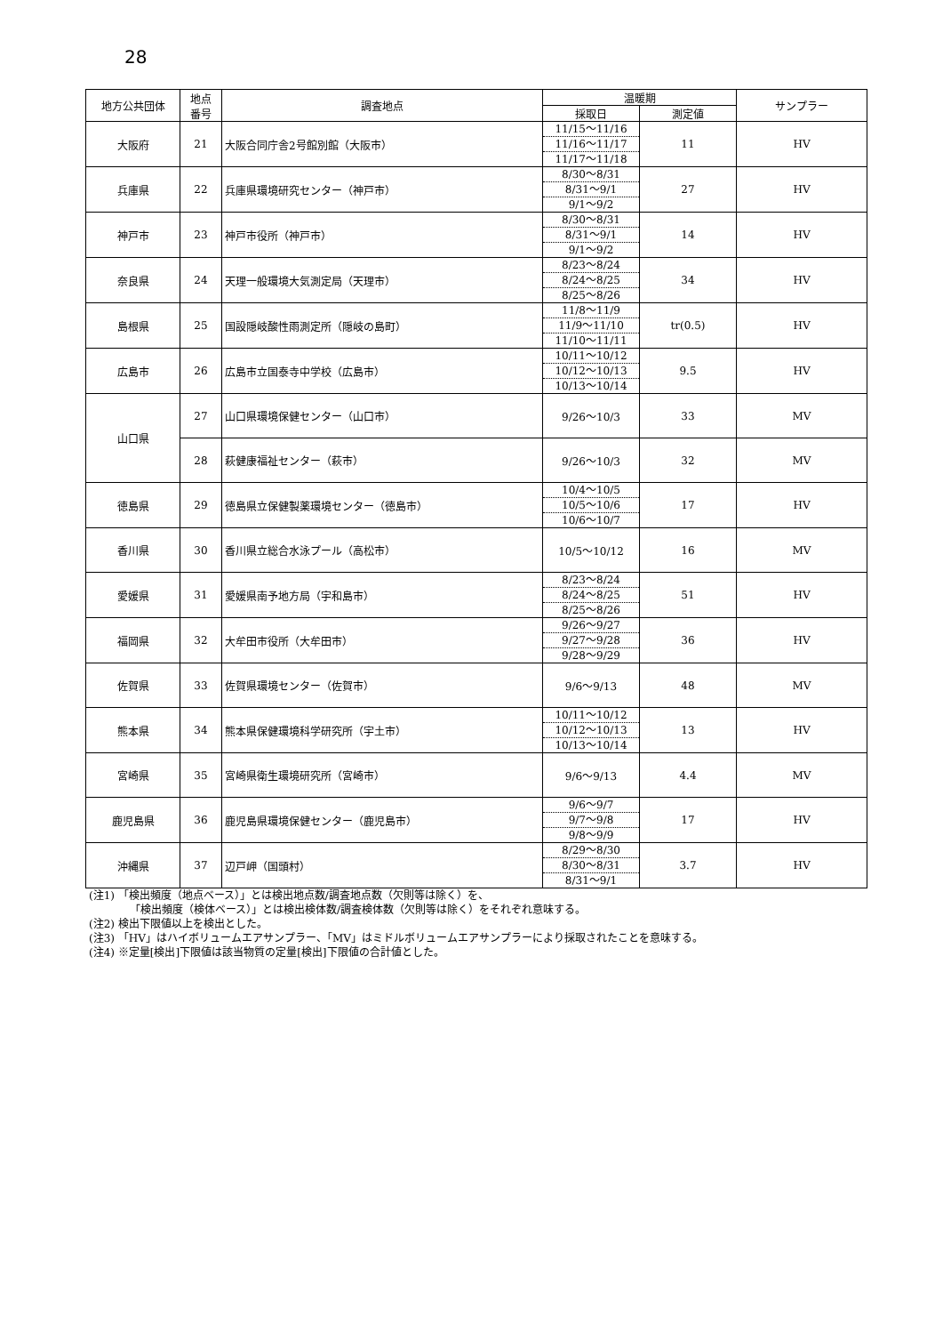28
| 地方公共団体 | 地点 番号 | 調査地点 | 温暖期 | | サンプラー |
| --- | --- | --- | --- | --- | --- |
| | | | 採取日 | 測定値 | |
| 大阪府 | 21 | 大阪合同庁舎2号館別館（大阪市） | 11/15～11/16 11/16～11/17 11/17～11/18 | 11 | HV |
| 兵庫県 | 22 | 兵庫県環境研究センター（神戸市） | 8/30～8/31 8/31～9/1 9/1～9/2 | 27 | HV |
| 神戸市 | 23 | 神戸市役所（神戸市） | 8/30～8/31 8/31～9/1 9/1～9/2 | 14 | HV |
| 奈良県 | 24 | 天理一般環境大気測定局（天理市） | 8/23～8/24 8/24～8/25 8/25～8/26 | 34 | HV |
| 島根県 | 25 | 国設隠岐酸性雨測定所（隠岐の島町） | 11/8～11/9 11/9～11/10 11/10～11/11 | tr(0.5) | HV |
| 広島市 | 26 | 広島市立国泰寺中学校（広島市） | 10/11～10/12 10/12～10/13 10/13～10/14 | 9.5 | HV |
| 山口県 | 27 | 山口県環境保健センター（山口市） | 9/26～10/3 | 33 | MV |
| | 28 | 萩健康福祉センター（萩市） | 9/26～10/3 | 32 | MV |
| 徳島県 | 29 | 徳島県立保健製薬環境センター（徳島市） | 10/4～10/5 10/5～10/6 10/6～10/7 | 17 | HV |
| 香川県 | 30 | 香川県立総合水泳プール（高松市） | 10/5～10/12 | 16 | MV |
| 愛媛県 | 31 | 愛媛県南予地方局（宇和島市） | 8/23～8/24 8/24～8/25 8/25～8/26 | 51 | HV |
| 福岡県 | 32 | 大牟田市役所（大牟田市） | 9/26～9/27 9/27～9/28 9/28～9/29 | 36 | HV |
| 佐賀県 | 33 | 佐賀県環境センター（佐賀市） | 9/6～9/13 | 48 | MV |
| 熊本県 | 34 | 熊本県保健環境科学研究所（宇土市） | 10/11～10/12 10/12～10/13 10/13～10/14 | 13 | HV |
| 宮崎県 | 35 | 宮崎県衛生環境研究所（宮崎市） | 9/6～9/13 | 4.4 | MV |
| 鹿児島県 | 36 | 鹿児島県環境保健センター（鹿児島市） | 9/6～9/7 9/7～9/8 9/8～9/9 | 17 | HV |
| 沖縄県 | 37 | 辺戸岬（国頭村） | 8/29～8/30 8/30～8/31 8/31～9/1 | 3.7 | HV |
(注1) 「検出頻度（地点ベース）」とは検出地点数/調査地点数（欠則等は除く）を、
「検出頻度（検体ベース）」とは検出検体数/調査検体数（欠則等は除く）をそれぞれ意味する。
(注2) 検出下限値以上を検出とした。
(注3) 「HV」はハイボリュームエアサンプラー、「MV」はミドルボリュームエアサンプラーにより採取されたことを意味する。
(注4) ※定量[検出]下限値は該当物質の定量[検出]下限値の合計値とした。